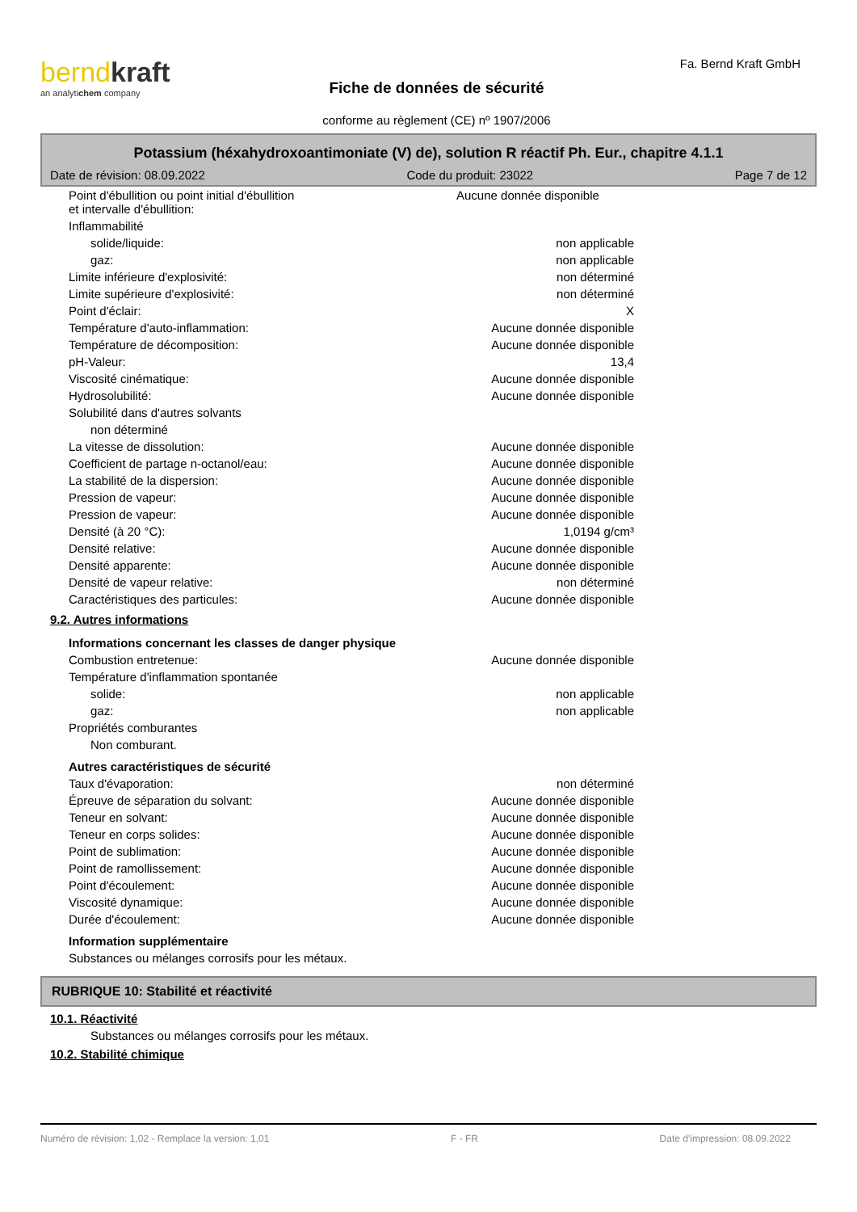berndkraft
an analytichem company
Fiche de données de sécurité
conforme au règlement (CE) nº 1907/2006
Fa. Bernd Kraft GmbH
Potassium (héxahydroxoantimoniate (V) de), solution R réactif Ph. Eur., chapitre 4.1.1
Date de révision: 08.09.2022 Code du produit: 23022 Page 7 de 12
| Point d'ébullition ou point initial d'ébullition et intervalle d'ébullition: | Aucune donnée disponible |
| Inflammabilité | |
| solide/liquide: | non applicable |
| gaz: | non applicable |
| Limite inférieure d'explosivité: | non déterminé |
| Limite supérieure d'explosivité: | non déterminé |
| Point d'éclair: | X |
| Température d'auto-inflammation: | Aucune donnée disponible |
| Température de décomposition: | Aucune donnée disponible |
| pH-Valeur: | 13,4 |
| Viscosité cinématique: | Aucune donnée disponible |
| Hydrosolubilité: | Aucune donnée disponible |
| Solubilité dans d'autres solvants | |
| non déterminé | |
| La vitesse de dissolution: | Aucune donnée disponible |
| Coefficient de partage n-octanol/eau: | Aucune donnée disponible |
| La stabilité de la dispersion: | Aucune donnée disponible |
| Pression de vapeur: | Aucune donnée disponible |
| Pression de vapeur: | Aucune donnée disponible |
| Densité (à 20 °C): | 1,0194 g/cm³ |
| Densité relative: | Aucune donnée disponible |
| Densité apparente: | Aucune donnée disponible |
| Densité de vapeur relative: | non déterminé |
| Caractéristiques des particules: | Aucune donnée disponible |
9.2. Autres informations
| Informations concernant les classes de danger physique | |
| Combustion entretenue: | Aucune donnée disponible |
| Température d'inflammation spontanée | |
| solide: | non applicable |
| gaz: | non applicable |
| Propriétés comburantes | |
| Non comburant. | |
| Autres caractéristiques de sécurité | |
| Taux d'évaporation: | non déterminé |
| Épreuve de séparation du solvant: | Aucune donnée disponible |
| Teneur en solvant: | Aucune donnée disponible |
| Teneur en corps solides: | Aucune donnée disponible |
| Point de sublimation: | Aucune donnée disponible |
| Point de ramollissement: | Aucune donnée disponible |
| Point d'écoulement: | Aucune donnée disponible |
| Viscosité dynamique: | Aucune donnée disponible |
| Durée d'écoulement: | Aucune donnée disponible |
| Information supplémentaire | |
| Substances ou mélanges corrosifs pour les métaux. | |
RUBRIQUE 10: Stabilité et réactivité
10.1. Réactivité
Substances ou mélanges corrosifs pour les métaux.
10.2. Stabilité chimique
Numéro de révision: 1,02 - Remplace la version: 1,01 F - FR Date d'impression: 08.09.2022